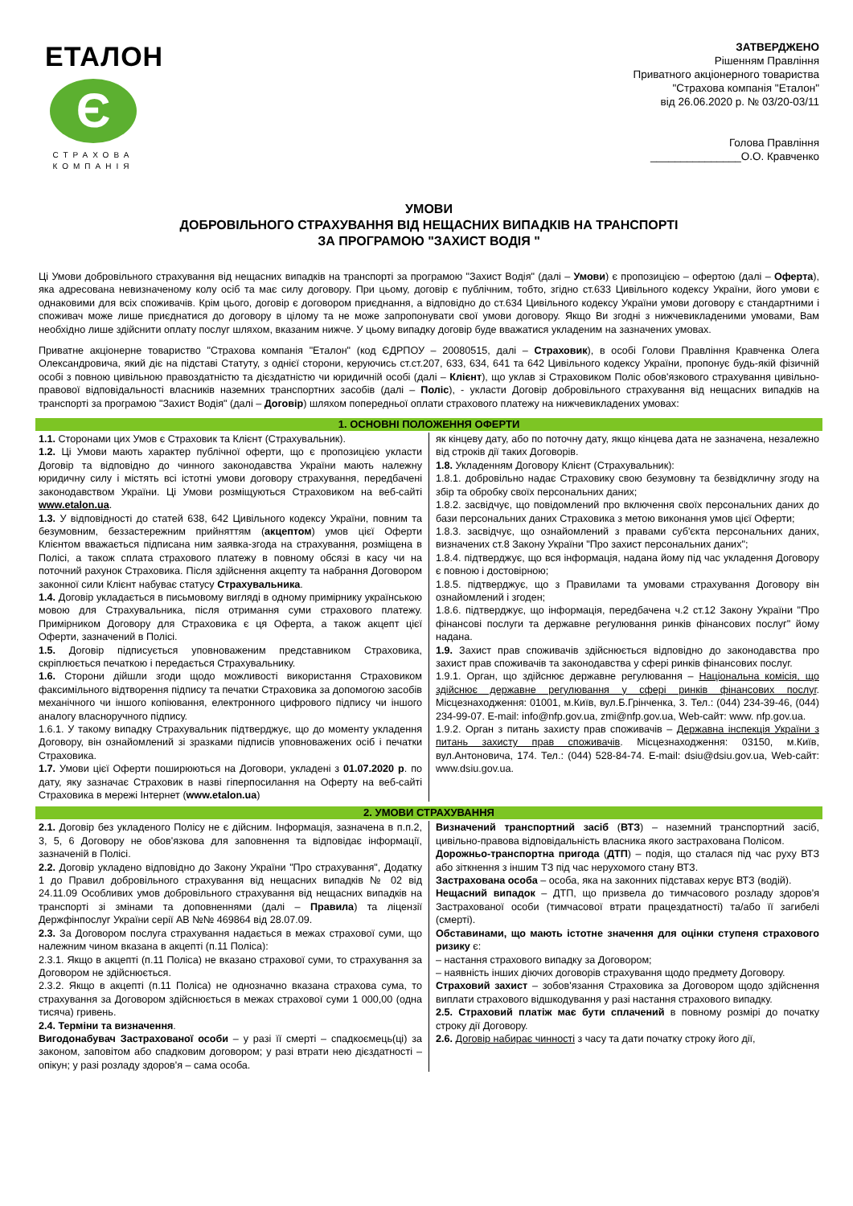ЕТАЛОН
Є
СТРАХОВА КОМПАНІЯ
ЗАТВЕРДЖЕНО
Рішенням Правління
Приватного акціонерного товариства
"Страхова компанія "Еталон"
від 26.06.2020 р. № 03/20-03/11
Голова Правління
_______________О.О. Кравченко
УМОВИ
ДОБРОВІЛЬНОГО СТРАХУВАННЯ ВІД НЕЩАСНИХ ВИПАДКІВ НА ТРАНСПОРТІ
ЗА ПРОГРАМОЮ "ЗАХИСТ ВОДІЯ "
Ці Умови добровільного страхування від нещасних випадків на транспорті за програмою "Захист Водія" (далі – Умови) є пропозицією – офертою (далі – Оферта), яка адресована невизначеному колу осіб та має силу договору. При цьому, договір є публічним, тобто, згідно ст.633 Цивільного кодексу України, його умови є однаковими для всіх споживачів. Крім цього, договір є договором приєднання, а відповідно до ст.634 Цивільного кодексу України умови договору є стандартними і споживач може лише приєднатися до договору в цілому та не може запропонувати свої умови договору. Якщо Ви згодні з нижчевикладеними умовами, Вам необхідно лише здійснити оплату послуг шляхом, вказаним нижче. У цьому випадку договір буде вважатися укладеним на зазначених умовах.
Приватне акціонерне товариство "Страхова компанія "Еталон" (код ЄДРПОУ – 20080515, далі – Страховик), в особі Голови Правління Кравченка Олега Олександровича, який діє на підставі Статуту, з однієї сторони, керуючись ст.ст.207, 633, 634, 641 та 642 Цивільного кодексу України, пропонує будь-якій фізичній особі з повною цивільною правоздатністю та дієздатністю чи юридичній особі (далі – Клієнт), що уклав зі Страховиком Поліс обов'язкового страхування цивільно-правової відповідальності власників наземних транспортних засобів (далі – Поліс), - укласти Договір добровільного страхування від нещасних випадків на транспорті за програмою "Захист Водія" (далі – Договір) шляхом попередньої оплати страхового платежу на нижчевикладених умовах:
1. ОСНОВНІ ПОЛОЖЕННЯ ОФЕРТИ
1.1. Сторонами цих Умов є Страховик та Клієнт (Страхувальник).
1.2. Ці Умови мають характер публічної оферти, що є пропозицією укласти Договір та відповідно до чинного законодавства України мають належну юридичну силу і містять всі істотні умови договору страхування, передбачені законодавством України. Ці Умови розміщуються Страховиком на веб-сайті www.etalon.ua.
1.3. У відповідності до статей 638, 642 Цивільного кодексу України, повним та безумовним, беззастережним прийняттям (акцептом) умов цієї Оферти Клієнтом вважається підписана ним заявка-згода на страхування, розміщена в Полісі, а також сплата страхового платежу в повному обсязі в касу чи на поточний рахунок Страховика. Після здійснення акцепту та набрання Договором законної сили Клієнт набуває статусу Страхувальника.
1.4. Договір укладається в письмовому вигляді в одному примірнику українською мовою для Страхувальника, після отримання суми страхового платежу. Примірником Договору для Страховика є ця Оферта, а також акцепт цієї Оферти, зазначений в Полісі.
1.5. Договір підписується уповноваженим представником Страховика, скріплюється печаткою і передається Страхувальнику.
1.6. Сторони дійшли згоди щодо можливості використання Страховиком факсимільного відтворення підпису та печатки Страховика за допомогою засобів механічного чи іншого копіювання, електронного цифрового підпису чи іншого аналогу власноручного підпису.
1.6.1. У такому випадку Страхувальник підтверджує, що до моменту укладення Договору, він ознайомлений зі зразками підписів уповноважених осіб і печатки Страховика.
1.7. Умови цієї Оферти поширюються на Договори, укладені з 01.07.2020 р. по дату, яку зазначає Страховик в назві гіперпосилання на Оферту на веб-сайті Страховика в мережі Інтернет (www.etalon.ua)
як кінцеву дату, або по поточну дату, якщо кінцева дата не зазначена, незалежно від строків дії таких Договорів.
1.8. Укладенням Договору Клієнт (Страхувальник):
1.8.1. добровільно надає Страховику свою безумовну та безвідкличну згоду на збір та обробку своїх персональних даних;
1.8.2. засвідчує, що повідомлений про включення своїх персональних даних до бази персональних даних Страховика з метою виконання умов цієї Оферти;
1.8.3. засвідчує, що ознайомлений з правами суб'єкта персональних даних, визначених ст.8 Закону України "Про захист персональних даних";
1.8.4. підтверджує, що вся інформація, надана йому під час укладення Договору є повною і достовірною;
1.8.5. підтверджує, що з Правилами та умовами страхування Договору він ознайомлений і згоден;
1.8.6. підтверджує, що інформація, передбачена ч.2 ст.12 Закону України "Про фінансові послуги та державне регулювання ринків фінансових послуг" йому надана.
1.9. Захист прав споживачів здійснюється відповідно до законодавства про захист прав споживачів та законодавства у сфері ринків фінансових послуг.
1.9.1. Орган, що здійснює державне регулювання – Національна комісія, що здійснює державне регулювання у сфері ринків фінансових послуг. Місцезнаходження: 01001, м.Київ, вул.Б.Грінченка, 3. Тел.: (044) 234-39-46, (044) 234-99-07. E-mail: info@nfp.gov.ua, zmi@nfp.gov.ua, Web-сайт: www. nfp.gov.ua.
1.9.2. Орган з питань захисту прав споживачів – Державна інспекція України з питань захисту прав споживачів. Місцезнаходження: 03150, м.Київ, вул.Антоновича, 174. Тел.: (044) 528-84-74. E-mail: dsiu@dsiu.gov.ua, Web-сайт: www.dsiu.gov.ua.
2. УМОВИ СТРАХУВАННЯ
2.1. Договір без укладеного Полісу не є дійсним. Інформація, зазначена в п.п.2, 3, 5, 6 Договору не обов'язкова для заповнення та відповідає інформації, зазначеній в Полісі.
2.2. Договір укладено відповідно до Закону України "Про страхування", Додатку 1 до Правил добровільного страхування від нещасних випадків № 02 від 24.11.09 Особливих умов добровільного страхування від нещасних випадків на транспорті зі змінами та доповненнями (далі – Правила) та ліцензії Держфінпослуг України серії АВ №№ 469864 від 28.07.09.
2.3. За Договором послуга страхування надається в межах страхової суми, що належним чином вказана в акцепті (п.11 Поліса):
2.3.1. Якщо в акцепті (п.11 Поліса) не вказано страхової суми, то страхування за Договором не здійснюється.
2.3.2. Якщо в акцепті (п.11 Поліса) не однозначно вказана страхова сума, то страхування за Договором здійснюється в межах страхової суми 1 000,00 (одна тисяча) гривень.
2.4. Терміни та визначення.
Вигодонабувач Застрахованої особи – у разі її смерті – спадкоємець(ці) за законом, заповітом або спадковим договором; у разі втрати нею дієздатності – опікун; у разі розладу здоров'я – сама особа.
Визначений транспортний засіб (ВТЗ) – наземний транспортний засіб, цивільно-правова відповідальність власника якого застрахована Полісом.
Дорожньо-транспортна пригода (ДТП) – подія, що сталася під час руху ВТЗ або зіткнення з іншим ТЗ під час нерухомого стану ВТЗ.
Застрахована особа – особа, яка на законних підставах керує ВТЗ (водій).
Нещасний випадок – ДТП, що призвела до тимчасового розладу здоров'я Застрахованої особи (тимчасової втрати працездатності) та/або її загибелі (смерті).
Обставинами, що мають істотне значення для оцінки ступеня страхового ризику є:
– настання страхового випадку за Договором;
– наявність інших діючих договорів страхування щодо предмету Договору.
Страховий захист – зобов'язання Страховика за Договором щодо здійснення виплати страхового відшкодування у разі настання страхового випадку.
2.5. Страховий платіж має бути сплачений в повному розмірі до початку строку дії Договору.
2.6. Договір набирає чинності з часу та дати початку строку його дії,